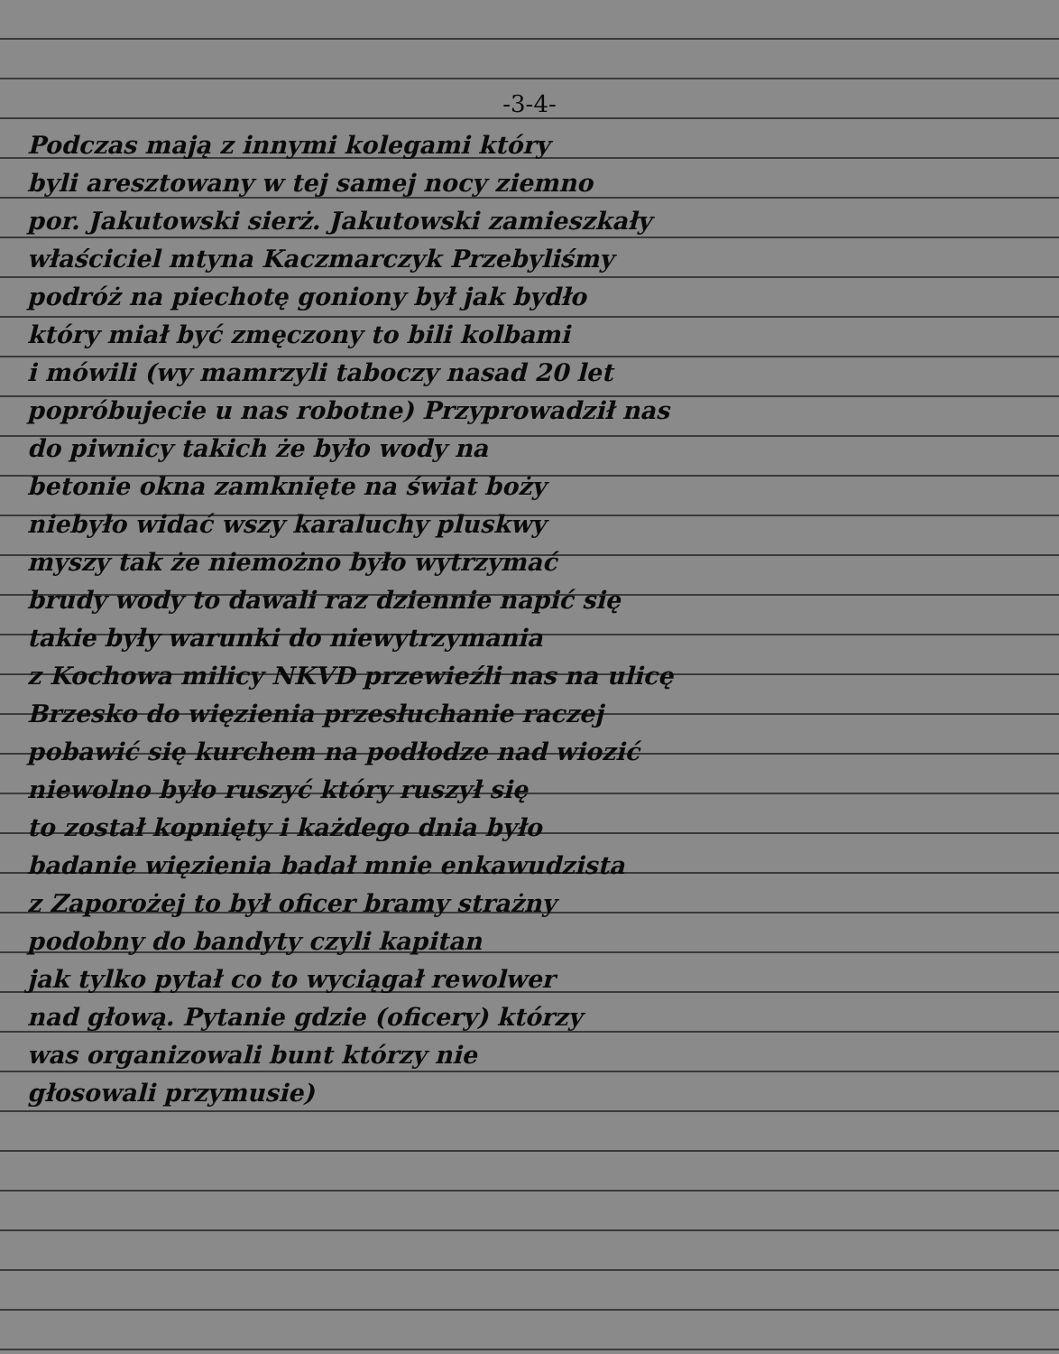-3-4-
Podczas mają z innymi kolegami który
byli aresztowany w tej samej nocy ziemno
por. Jakutowski sierż. Jakutowski zamieszkały
właściciel mtyna Kaczmarczyk Przebyliśmy
podróż na piechotę goniony był jak bydło
który miał być zmęczony to bili kolbami
i mówili (wy mamrzyli taboczy nasad 20 let
popróbujecie u nas robotne) Przyprowadził nas
do piwnicy takich że było wody na
betonie okna zamknięte na świat boży
niebyło widać wszy karaluchy pluskwy
myszy tak że niemożno było wytrzymać
brudy wody to dawali raz dziennie napić się
takie były warunki do niewytrzymania
z Kochowa milicy NKVD przewieźli nas na ulicę
Brzesko do więzienia przesłuchanie raczej
pobawić się kurchem na podłodze nad wiozić
niewolno było ruszyć który ruszył się
to został kopnięty i każdego dnia było
badanie więzienia badał mnie enkawudzista
z Zaporożej to był oficer bramy strażny
podobny do bandyty czyli kapitan
jak tylko pytał co to wyciągał rewolwer
nad głową. Pytanie gdzie (oficery) którzy
was organizowali bunt którzy nie
głosowali przymusie)